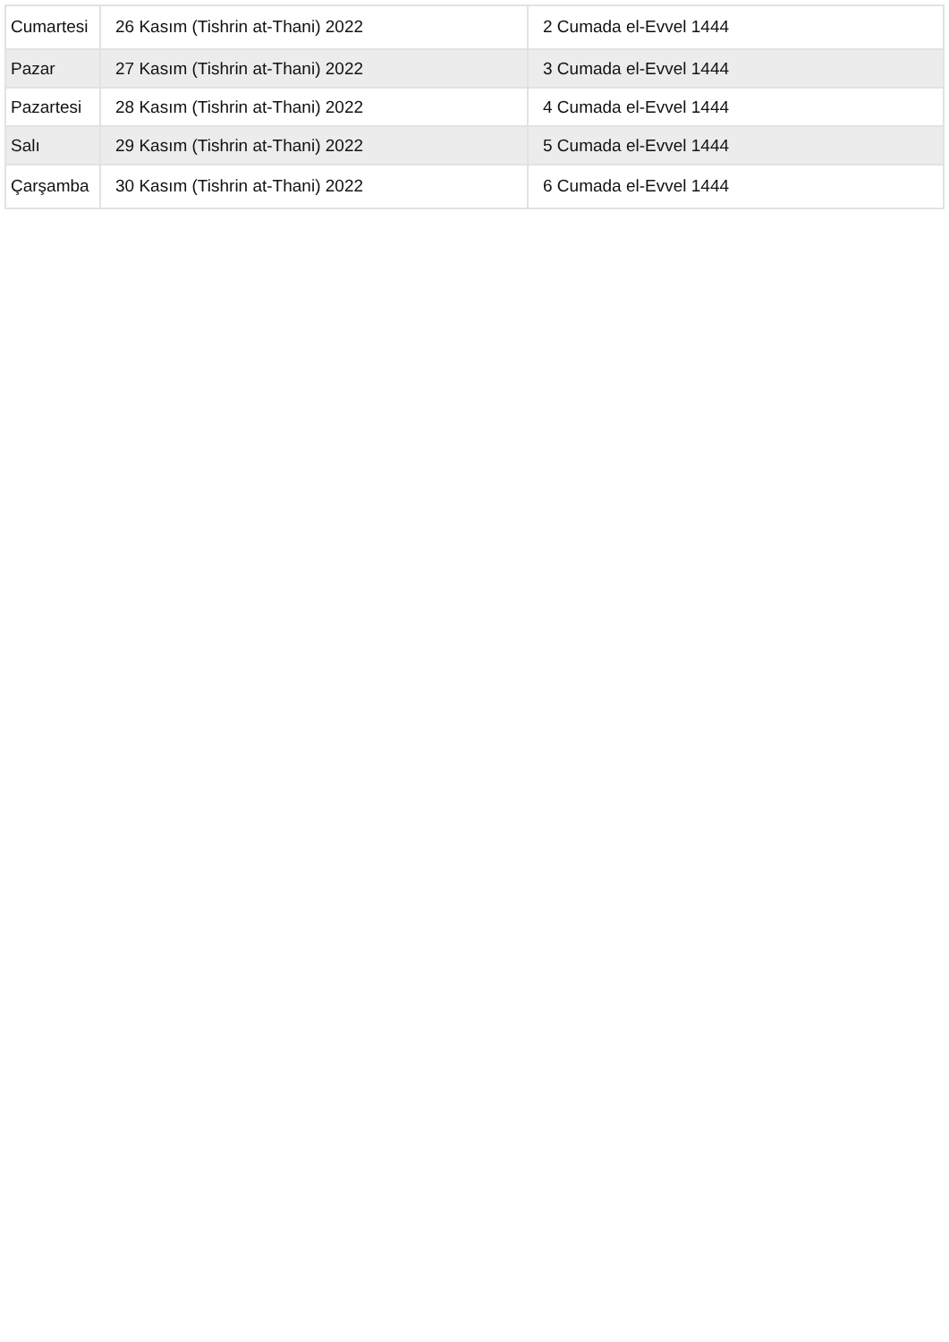| Cumartesi | 26 Kasım (Tishrin at-Thani) 2022 | 2 Cumada el-Evvel 1444 |
| Pazar | 27 Kasım (Tishrin at-Thani) 2022 | 3 Cumada el-Evvel 1444 |
| Pazartesi | 28 Kasım (Tishrin at-Thani) 2022 | 4 Cumada el-Evvel 1444 |
| Salı | 29 Kasım (Tishrin at-Thani) 2022 | 5 Cumada el-Evvel 1444 |
| Çarşamba | 30 Kasım (Tishrin at-Thani) 2022 | 6 Cumada el-Evvel 1444 |